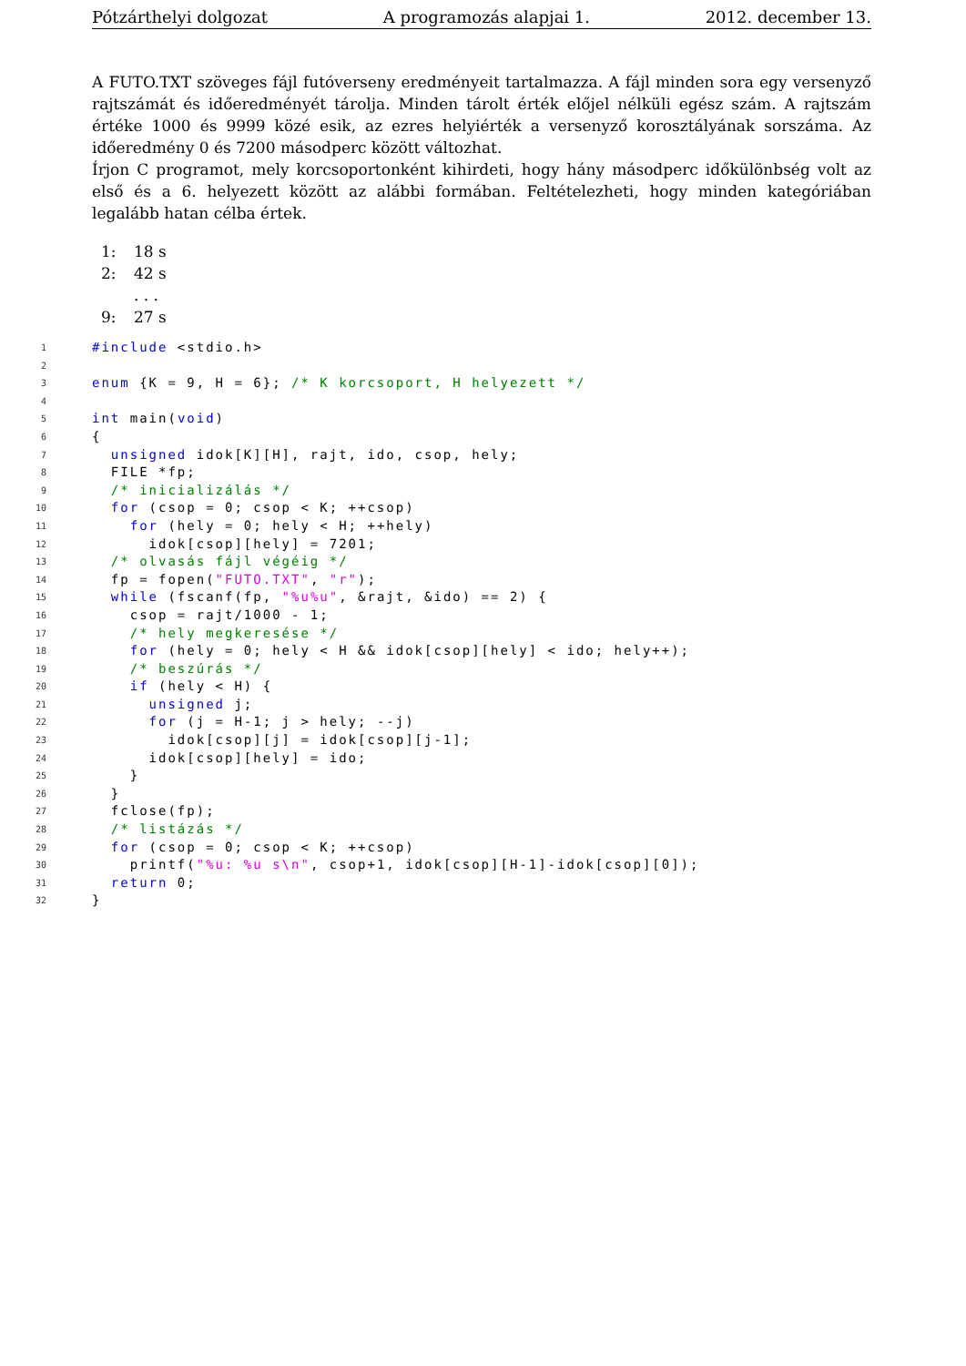Pótzárthelyi dolgozat A programozás alapjai 1. 2012. december 13.
A FUTO.TXT szöveges fájl futóverseny eredményeit tartalmazza. A fájl minden sora egy versenyző rajtszámát és időeredményét tárolja. Minden tárolt érték előjel nélküli egész szám. A rajtszám értéke 1000 és 9999 közé esik, az ezres helyiérték a versenyző korosztályának sorszáma. Az időeredmény 0 és 7200 másodperc között változhat.
Írjon C programot, mely korcsoportonként kihirdeti, hogy hány másodperc időkülönbség volt az első és a 6. helyezett között az alábbi formában. Feltételezheti, hogy minden kategóriában legalább hatan célba értek.
1: 18 s
2: 42 s
. . .
9: 27 s
1 #include <stdio.h>
2
3 enum {K = 9, H = 6}; /* K korcsoport, H helyezett */
4
5 int main(void)
6 {
7 unsigned idok[K][H], rajt, ido, csop, hely;
8 FILE *fp;
9 /* inicializálás */
10 for (csop = 0; csop < K; ++csop)
11 for (hely = 0; hely < H; ++hely)
12 idok[csop][hely] = 7201;
13 /* olvasás fájl végéig */
14 fp = fopen("FUTO.TXT", "r");
15 while (fscanf(fp, "%u%u", &rajt, &ido) == 2) {
16 csop = rajt/1000 - 1;
17 /* hely megkeresése */
18 for (hely = 0; hely < H && idok[csop][hely] < ido; hely++);
19 /* beszúrás */
20 if (hely < H) {
21 unsigned j;
22 for (j = H-1; j > hely; --j)
23 idok[csop][j] = idok[csop][j-1];
24 idok[csop][hely] = ido;
25 }
26 }
27 fclose(fp);
28 /* listázás */
29 for (csop = 0; csop < K; ++csop)
30 printf("%u: %u s\n", csop+1, idok[csop][H-1]-idok[csop][0]);
31 return 0;
32 }